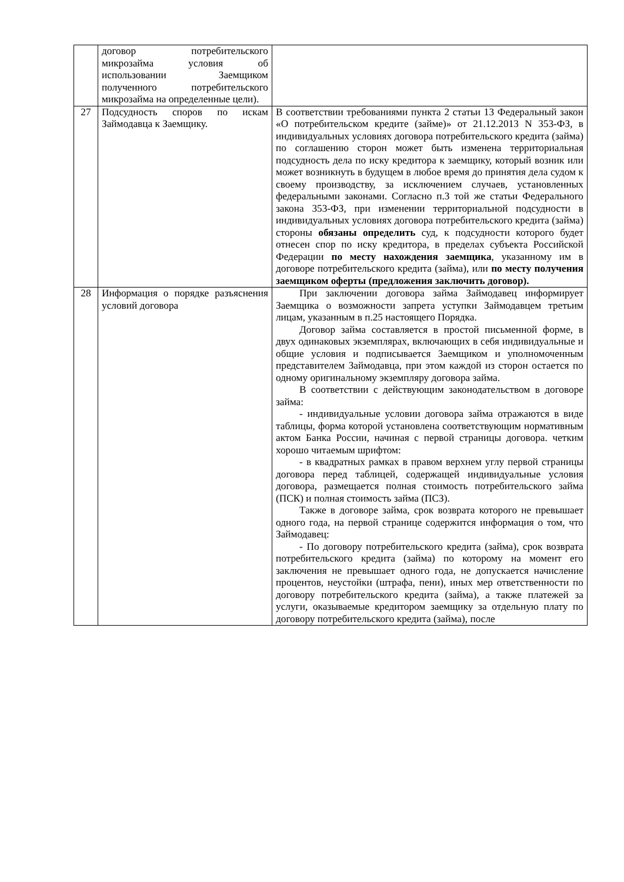| | договор потребительского микрозайма условия об использовании Заемщиком полученного потребительского микрозайма на определенные цели). | |
| 27 | Подсудность споров по искам Займодавца к Заемщику. | В соответствии требованиями пункта 2 статьи 13 Федеральный закон «О потребительском кредите (займе)» от 21.12.2013 N 353-ФЗ, в индивидуальных условиях договора потребительского кредита (займа) по соглашению сторон может быть изменена территориальная подсудность дела по иску кредитора к заемщику, который возник или может возникнуть в будущем в любое время до принятия дела судом к своему производству, за исключением случаев, установленных федеральными законами. Согласно п.3 той же статьи Федерального закона 353-ФЗ, при изменении территориальной подсудности в индивидуальных условиях договора потребительского кредита (займа) стороны обязаны определить суд, к подсудности которого будет отнесен спор по иску кредитора, в пределах субъекта Российской Федерации по месту нахождения заемщика , указанному им в договоре потребительского кредита (займа), или по месту получения заемщиком оферты (предложения заключить договор). |
| 28 | Информация о порядке разъяснения условий договора | При заключении договора займа Займодавец информирует Заемщика о возможности запрета уступки Займодавцем третьим лицам, указанным в п.25 настоящего Порядка. Договор займа составляется в простой письменной форме, в двух одинаковых экземплярах, включающих в себя индивидуальные и общие условия и подписывается Заемщиком и уполномоченным представителем Займодавца, при этом каждой из сторон остается по одному оригинальному экземпляру договора займа. В соответствии с действующим законодательством в договоре займа: - индивидуальные условии договора займа отражаются в виде таблицы, форма которой установлена соответствующим нормативным актом Банка России, начиная с первой страницы договора. четким хорошо читаемым шрифтом: - в квадратных рамках в правом верхнем углу первой страницы договора перед таблицей, содержащей индивидуальные условия договора, размещается полная стоимость потребительского займа (ПСК) и полная стоимость займа (ПСЗ). Также в договоре займа, срок возврата которого не превышает одного года, на первой странице содержится информация о том, что Займодавец: - По договору потребительского кредита (займа), срок возврата потребительского кредита (займа) по которому на момент его заключения не превышает одного года, не допускается начисление процентов, неустойки (штрафа, пени), иных мер ответственности по договору потребительского кредита (займа), а также платежей за услуги, оказываемые кредитором заемщику за отдельную плату по договору потребительского кредита (займа), после |